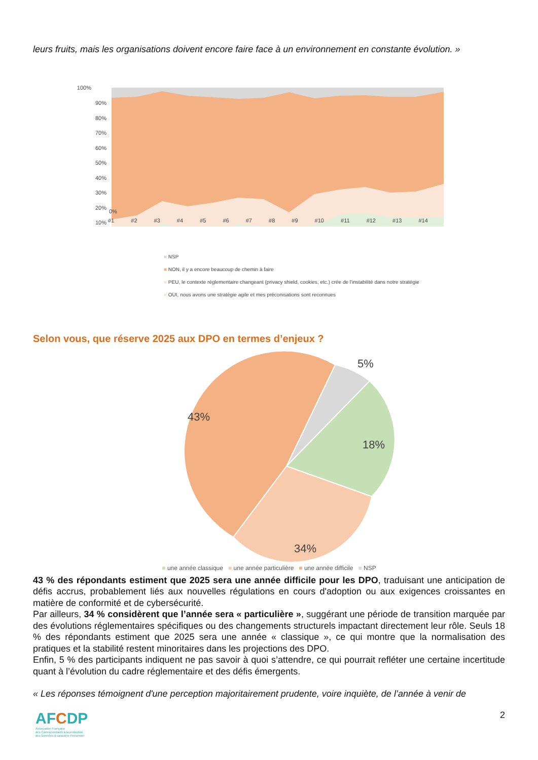leurs fruits, mais les organisations doivent encore faire face à un environnement en constante évolution. »
100%
90%
80%
70%
60%
50%
40%
30%
20%
10%
0%
#1 #2 #3 #4 #5 #6 #7 #8 #9 #10 #11 #12 #13 #14
■ NSP
■ NON, il y a encore beaucoup de chemin à faire
■ PEU, le contexte réglementaire changeant (privacy shield, cookies, etc.) crée de l'instabilité dans notre stratégie
■ OUI, nous avons une stratégie agile et mes préconisations sont reconnues
Selon vous, que réserve 2025 aux DPO en termes d’enjeux ?
5%
43%
18%
34%
■ une année classique ■ une année particulière ■ une année difficile ■ NSP
43 % des répondants estiment que 2025 sera une année difficile pour les DPO, traduisant une anticipation de défis accrus, probablement liés aux nouvelles régulations en cours d'adoption ou aux exigences croissantes en matière de conformité et de cybersécurité.
Par ailleurs, 34 % considèrent que l’année sera « particulière », suggérant une période de transition marquée par des évolutions réglementaires spécifiques ou des changements structurels impactant directement leur rôle. Seuls 18 % des répondants estiment que 2025 sera une année « classique », ce qui montre que la normalisation des pratiques et la stabilité restent minoritaires dans les projections des DPO.
Enfin, 5 % des participants indiquent ne pas savoir à quoi s’attendre, ce qui pourrait refléter une certaine incertitude quant à l’évolution du cadre réglementaire et des défis émergents.
« Les réponses témoignent d'une perception majoritairement prudente, voire inquiète, de l’année à venir de
AFCDP
Association Française
des Correspondants à la protection
des Données à caractère Personnel
2